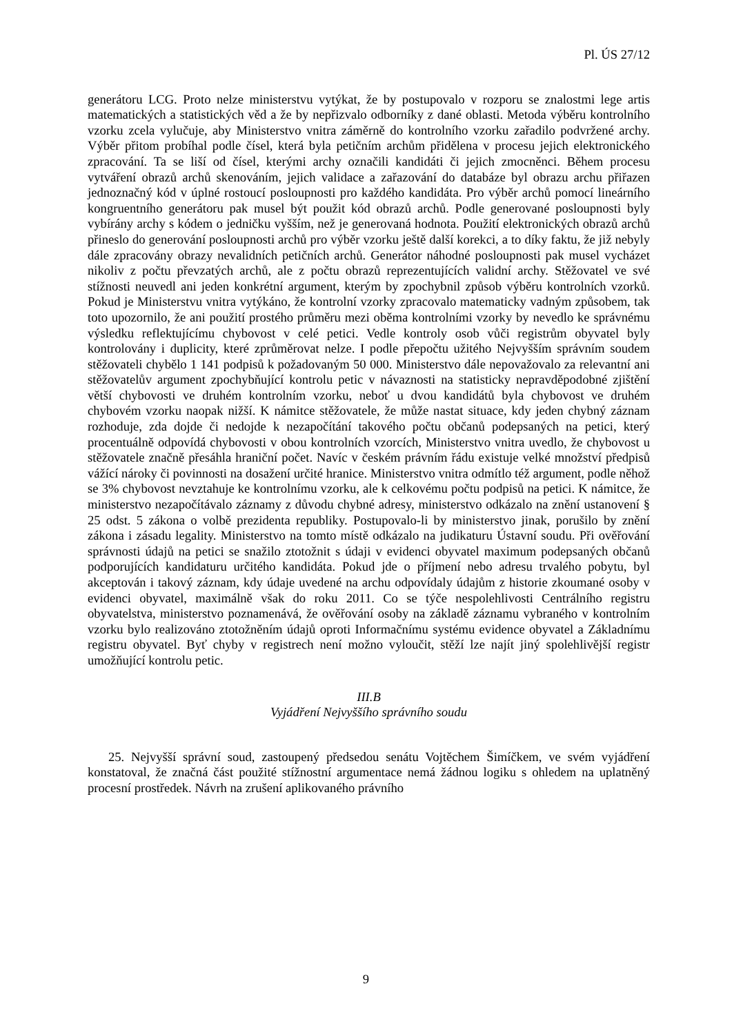Pl. ÚS 27/12
generátoru LCG. Proto nelze ministerstvu vytýkat, že by postupovalo v rozporu se znalostmi lege artis matematických a statistických věd a že by nepřizvalo odborníky z dané oblasti. Metoda výběru kontrolního vzorku zcela vylučuje, aby Ministerstvo vnitra záměrně do kontrolního vzorku zařadilo podvržené archy. Výběr přitom probíhal podle čísel, která byla petičním archům přidělena v procesu jejich elektronického zpracování. Ta se liší od čísel, kterými archy označili kandidáti či jejich zmocněnci. Během procesu vytváření obrazů archů skenováním, jejich validace a zařazování do databáze byl obrazu archu přiřazen jednoznačný kód v úplné rostoucí posloupnosti pro každého kandidáta. Pro výběr archů pomocí lineárního kongruentního generátoru pak musel být použit kód obrazů archů. Podle generované posloupnosti byly vybírány archy s kódem o jedničku vyšším, než je generovaná hodnota. Použití elektronických obrazů archů přineslo do generování posloupnosti archů pro výběr vzorku ještě další korekci, a to díky faktu, že již nebyly dále zpracovány obrazy nevalidních petičních archů. Generátor náhodné posloupnosti pak musel vycházet nikoliv z počtu převzatých archů, ale z počtu obrazů reprezentujících validní archy. Stěžovatel ve své stížnosti neuvedl ani jeden konkrétní argument, kterým by zpochybnil způsob výběru kontrolních vzorků. Pokud je Ministerstvu vnitra vytýkáno, že kontrolní vzorky zpracovalo matematicky vadným způsobem, tak toto upozornilo, že ani použití prostého průměru mezi oběma kontrolními vzorky by nevedlo ke správnému výsledku reflektujícímu chybovost v celé petici. Vedle kontroly osob vůči registrům obyvatel byly kontrolovány i duplicity, které zprůměrovat nelze. I podle přepočtu užitého Nejvyšším správním soudem stěžovateli chybělo 1 141 podpisů k požadovaným 50 000. Ministerstvo dále nepovažovalo za relevantní ani stěžovatelův argument zpochybňující kontrolu petic v návaznosti na statisticky nepravděpodobné zjištění větší chybovosti ve druhém kontrolním vzorku, neboť u dvou kandidátů byla chybovost ve druhém chybovém vzorku naopak nižší. K námitce stěžovatele, že může nastat situace, kdy jeden chybný záznam rozhoduje, zda dojde či nedojde k nezapočítání takového počtu občanů podepsaných na petici, který procentuálně odpovídá chybovosti v obou kontrolních vzorcích, Ministerstvo vnitra uvedlo, že chybovost u stěžovatele značně přesáhla hraniční počet. Navíc v českém právním řádu existuje velké množství předpisů vážící nároky či povinnosti na dosažení určité hranice. Ministerstvo vnitra odmítlo též argument, podle něhož se 3% chybovost nevztahuje ke kontrolnímu vzorku, ale k celkovému počtu podpisů na petici. K námitce, že ministerstvo nezapočítávalo záznamy z důvodu chybné adresy, ministerstvo odkázalo na znění ustanovení § 25 odst. 5 zákona o volbě prezidenta republiky. Postupovalo-li by ministerstvo jinak, porušilo by znění zákona i zásadu legality. Ministerstvo na tomto místě odkázalo na judikaturu Ústavní soudu. Při ověřování správnosti údajů na petici se snažilo ztotožnit s údaji v evidenci obyvatel maximum podepsaných občanů podporujících kandidaturu určitého kandidáta. Pokud jde o příjmení nebo adresu trvalého pobytu, byl akceptován i takový záznam, kdy údaje uvedené na archu odpovídaly údajům z historie zkoumané osoby v evidenci obyvatel, maximálně však do roku 2011. Co se týče nespolehlivosti Centrálního registru obyvatelstva, ministerstvo poznamenává, že ověřování osoby na základě záznamu vybraného v kontrolním vzorku bylo realizováno ztotožněním údajů oproti Informačnímu systému evidence obyvatel a Základnímu registru obyvatel. Byť chyby v registrech není možno vyloučit, stěží lze najít jiný spolehlivější registr umožňující kontrolu petic.
III.B
Vyjádření Nejvyššího správního soudu
25. Nejvyšší správní soud, zastoupený předsedou senátu Vojtěchem Šimíčkem, ve svém vyjádření konstatoval, že značná část použité stížnostní argumentace nemá žádnou logiku s ohledem na uplatněný procesní prostředek. Návrh na zrušení aplikovaného právního
9